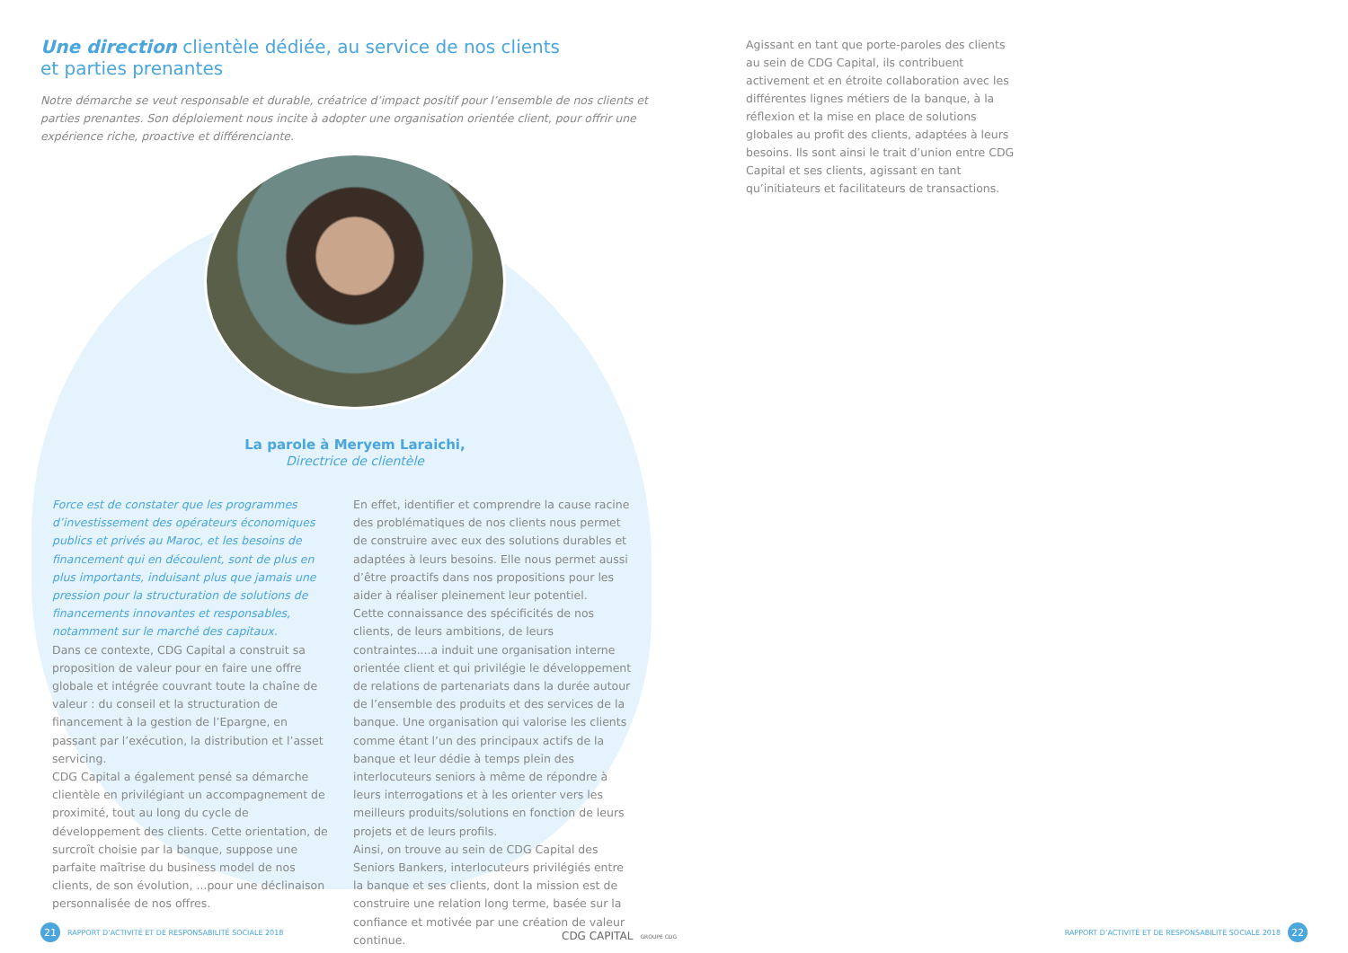Une direction clientèle dédiée, au service de nos clients
et parties prenantes
Notre démarche se veut responsable et durable, créatrice d’impact positif pour l’ensemble de nos clients et parties prenantes. Son déploiement nous incite à adopter une organisation orientée client, pour offrir une expérience riche, proactive et différenciante.
La parole à Meryem Laraichi,
Directrice de clientèle
Force est de constater que les programmes d’investissement des opérateurs économiques publics et privés au Maroc, et les besoins de financement qui en découlent, sont de plus en plus importants, induisant plus que jamais une pression pour la structuration de solutions de financements innovantes et responsables, notamment sur le marché des capitaux.
Dans ce contexte, CDG Capital a construit sa proposition de valeur pour en faire une offre globale et intégrée couvrant toute la chaîne de valeur : du conseil et la structuration de financement à la gestion de l’Epargne, en passant par l’exécution, la distribution et l’asset servicing.
CDG Capital a également pensé sa démarche clientèle en privilégiant un accompagnement de proximité, tout au long du cycle de développement des clients. Cette orientation, de surcroît choisie par la banque, suppose une parfaite maîtrise du business model de nos clients, de son évolution, ...pour une déclinaison personnalisée de nos offres.
En effet, identifier et comprendre la cause racine des problématiques de nos clients nous permet de construire avec eux des solutions durables et adaptées à leurs besoins. Elle nous permet aussi d’être proactifs dans nos propositions pour les aider à réaliser pleinement leur potentiel.
Cette connaissance des spécificités de nos clients, de leurs ambitions, de leurs contraintes....a induit une organisation interne orientée client et qui privilégie le développement de relations de partenariats dans la durée autour de l’ensemble des produits et des services de la banque. Une organisation qui valorise les clients comme étant l’un des principaux actifs de la banque et leur dédie à temps plein des interlocuteurs seniors à même de répondre à leurs interrogations et à les orienter vers les meilleurs produits/solutions en fonction de leurs projets et de leurs profils.
Ainsi, on trouve au sein de CDG Capital des Seniors Bankers, interlocuteurs privilégiés entre la banque et ses clients, dont la mission est de construire une relation long terme, basée sur la confiance et motivée par une création de valeur continue.
Agissant en tant que porte-paroles des clients au sein de CDG Capital, ils contribuent activement et en étroite collaboration avec les différentes lignes métiers de la banque, à la réflexion et la mise en place de solutions globales au profit des clients, adaptées à leurs besoins. Ils sont ainsi le trait d’union entre CDG Capital et ses clients, agissant en tant qu’initiateurs et facilitateurs de transactions.
21 RAPPORT D’ACTIVITÉ ET DE RESPONSABILITÉ SOCIALE 2018
CDG CAPITAL GROUPE CDG
RAPPORT D’ACTIVITÉ ET DE RESPONSABILITÉ SOCIALE 2018 22